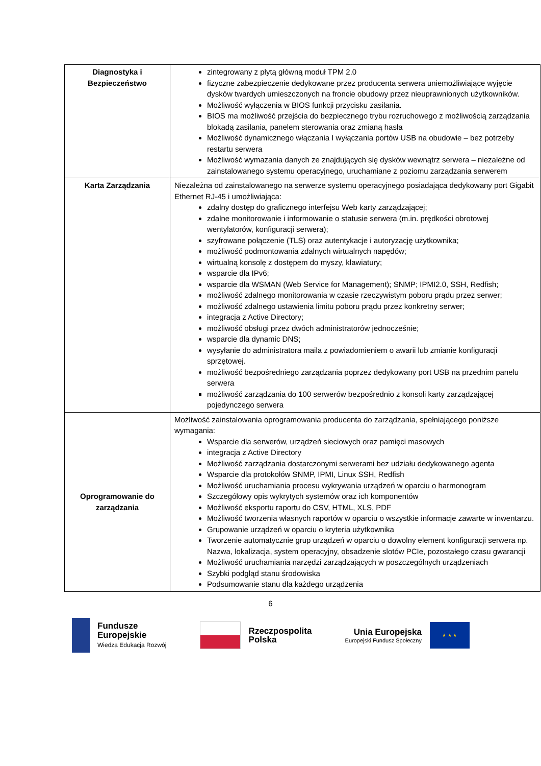| Diagnostyka i Bezpieczeństwo | zintegrowany z płytą główną moduł TPM 2.0 fizyczne zabezpieczenie dedykowane przez producenta serwera uniemożliwiające wyjęcie dysków twardych umieszczonych na froncie obudowy przez nieuprawnionych użytkowników. Możliwość wyłączenia w BIOS funkcji przycisku zasilania. BIOS ma możliwość przejścia do bezpiecznego trybu rozruchowego z możliwością zarządzania blokadą zasilania, panelem sterowania oraz zmianą hasła Możliwość dynamicznego włączania I wyłączania portów USB na obudowie – bez potrzeby restartu serwera Możliwość wymazania danych ze znajdujących się dysków wewnątrz serwera – niezależne od zainstalowanego systemu operacyjnego, uruchamiane z poziomu zarządzania serwerem |
| Karta Zarządzania | Niezależna od zainstalowanego na serwerze systemu operacyjnego posiadająca dedykowany port Gigabit Ethernet RJ-45 i umożliwiająca: zdalny dostęp do graficznego interfejsu Web karty zarządzającej; zdalne monitorowanie i informowanie o statusie serwera (m.in. prędkości obrotowej wentylatorów, konfiguracji serwera); szyfrowane połączenie (TLS) oraz autentykacje i autoryzację użytkownika; możliwość podmontowania zdalnych wirtualnych napędów; wirtualną konsolę z dostępem do myszy, klawiatury; wsparcie dla IPv6; wsparcie dla WSMAN (Web Service for Management); SNMP; IPMI2.0, SSH, Redfish; możliwość zdalnego monitorowania w czasie rzeczywistym poboru prądu przez serwer; możliwość zdalnego ustawienia limitu poboru prądu przez konkretny serwer; integracja z Active Directory; możliwość obsługi przez dwóch administratorów jednocześnie; wsparcie dla dynamic DNS; wysyłanie do administratora maila z powiadomieniem o awarii lub zmianie konfiguracji sprzętowej. możliwość bezpośredniego zarządzania poprzez dedykowany port USB na przednim panelu serwera możliwość zarządzania do 100 serwerów bezpośrednio z konsoli karty zarządzającej pojedynczego serwera |
| Oprogramowanie do zarządzania | Możliwość zainstalowania oprogramowania producenta do zarządzania, spełniającego poniższe wymagania: Wsparcie dla serwerów, urządzeń sieciowych oraz pamięci masowych integracja z Active Directory Możliwość zarządzania dostarczonymi serwerami bez udziału dedykowanego agenta Wsparcie dla protokołów SNMP, IPMI, Linux SSH, Redfish Możliwość uruchamiania procesu wykrywania urządzeń w oparciu o harmonogram Szczegółowy opis wykrytych systemów oraz ich komponentów Możliwość eksportu raportu do CSV, HTML, XLS, PDF Możliwość tworzenia własnych raportów w oparciu o wszystkie informacje zawarte w inwentarzu. Grupowanie urządzeń w oparciu o kryteria użytkownika Tworzenie automatycznie grup urządzeń w oparciu o dowolny element konfiguracji serwera np. Nazwa, lokalizacja, system operacyjny, obsadzenie slotów PCIe, pozostałego czasu gwarancji Możliwość uruchamiania narzędzi zarządzających w poszczególnych urządzeniach Szybki podgląd stanu środowiska Podsumowanie stanu dla każdego urządzenia |
6
Fundusze
Europejskie
Wiedza Edukacja Rozwój
Rzeczpospolita
Polska
Unia Europejska
Europejski Fundusz Społeczny
★ ★ ★